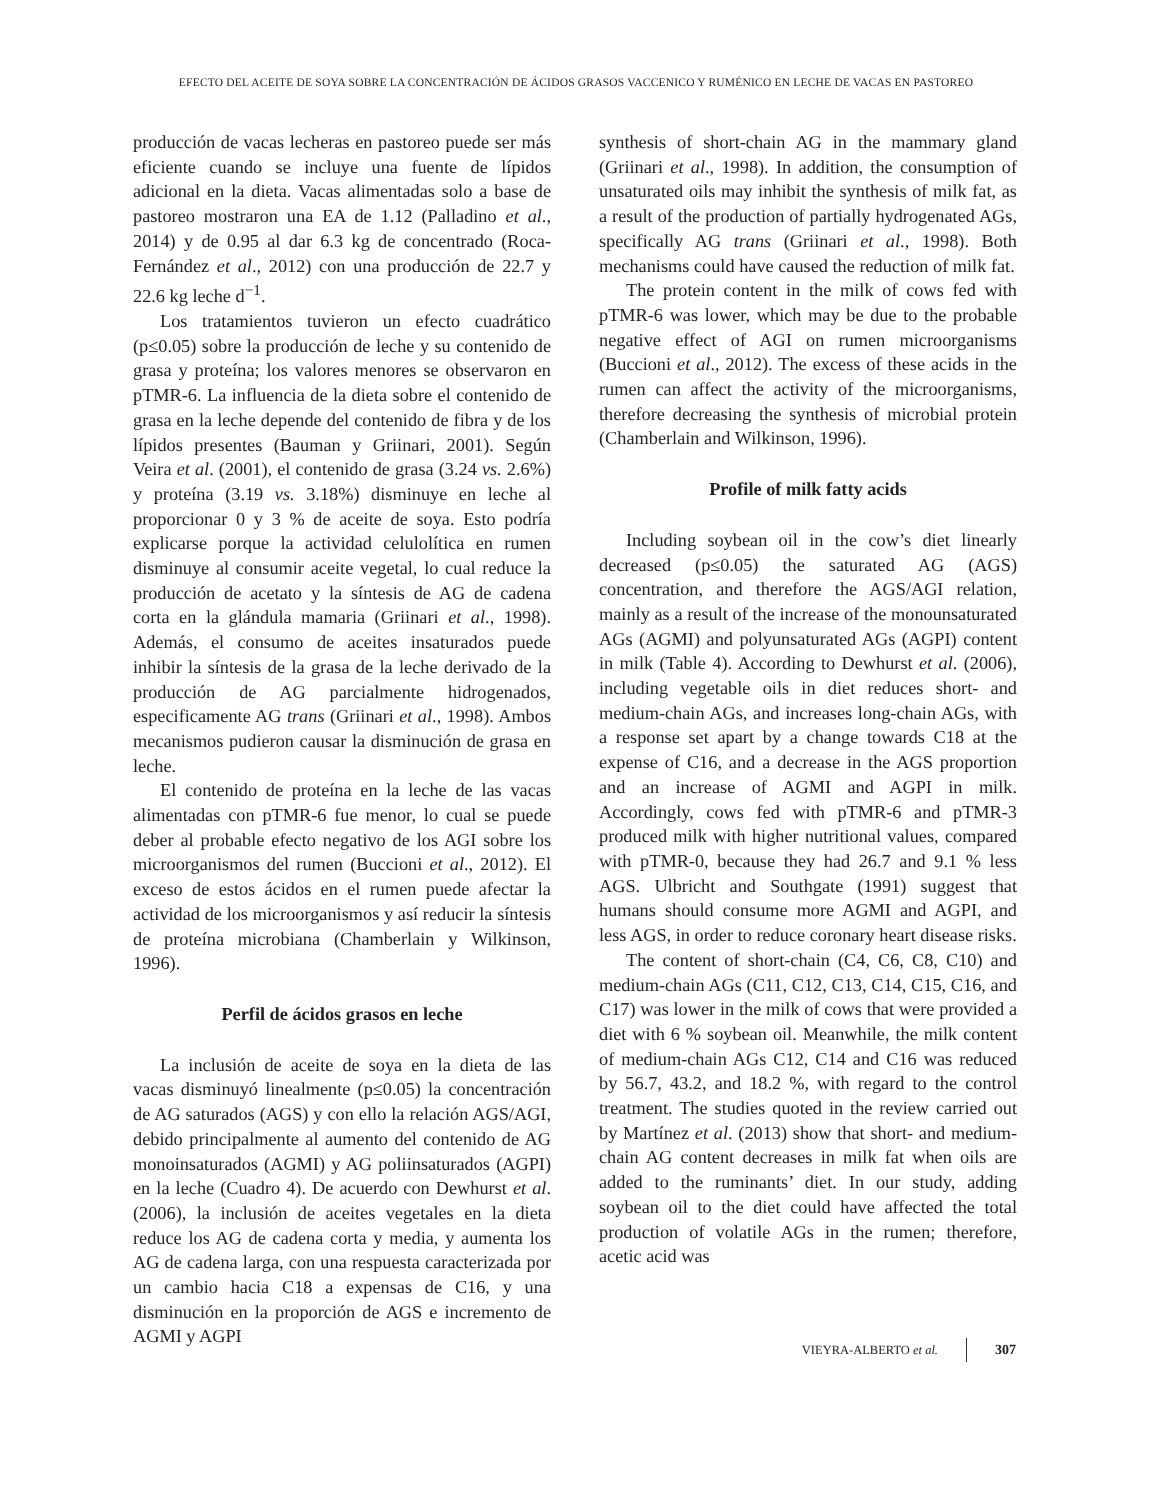EFECTO DEL ACEITE DE SOYA SOBRE LA CONCENTRACIÓN DE ÁCIDOS GRASOS VACCENICO Y RUMÉNICO EN LECHE DE VACAS EN PASTOREO
producción de vacas lecheras en pastoreo puede ser más eficiente cuando se incluye una fuente de lípidos adicional en la dieta. Vacas alimentadas solo a base de pastoreo mostraron una EA de 1.12 (Palladino et al., 2014) y de 0.95 al dar 6.3 kg de concentrado (Roca-Fernández et al., 2012) con una producción de 22.7 y 22.6 kg leche d<sup>−1</sup>.
Los tratamientos tuvieron un efecto cuadrático (p≤0.05) sobre la producción de leche y su contenido de grasa y proteína; los valores menores se observaron en pTMR-6. La influencia de la dieta sobre el contenido de grasa en la leche depende del contenido de fibra y de los lípidos presentes (Bauman y Griinari, 2001). Según Veira et al. (2001), el contenido de grasa (3.24 vs. 2.6%) y proteína (3.19 vs. 3.18%) disminuye en leche al proporcionar 0 y 3 % de aceite de soya. Esto podría explicarse porque la actividad celulolítica en rumen disminuye al consumir aceite vegetal, lo cual reduce la producción de acetato y la síntesis de AG de cadena corta en la glándula mamaria (Griinari et al., 1998). Además, el consumo de aceites insaturados puede inhibir la síntesis de la grasa de la leche derivado de la producción de AG parcialmente hidrogenados, especificamente AG trans (Griinari et al., 1998). Ambos mecanismos pudieron causar la disminución de grasa en leche.
El contenido de proteína en la leche de las vacas alimentadas con pTMR-6 fue menor, lo cual se puede deber al probable efecto negativo de los AGI sobre los microorganismos del rumen (Buccioni et al., 2012). El exceso de estos ácidos en el rumen puede afectar la actividad de los microorganismos y así reducir la síntesis de proteína microbiana (Chamberlain y Wilkinson, 1996).
Perfil de ácidos grasos en leche
La inclusión de aceite de soya en la dieta de las vacas disminuyó linealmente (p≤0.05) la concentración de AG saturados (AGS) y con ello la relación AGS/AGI, debido principalmente al aumento del contenido de AG monoinsaturados (AGMI) y AG poliinsaturados (AGPI) en la leche (Cuadro 4). De acuerdo con Dewhurst et al. (2006), la inclusión de aceites vegetales en la dieta reduce los AG de cadena corta y media, y aumenta los AG de cadena larga, con una respuesta caracterizada por un cambio hacia C18 a expensas de C16, y una disminución en la proporción de AGS e incremento de AGMI y AGPI
synthesis of short-chain AG in the mammary gland (Griinari et al., 1998). In addition, the consumption of unsaturated oils may inhibit the synthesis of milk fat, as a result of the production of partially hydrogenated AGs, specifically AG trans (Griinari et al., 1998). Both mechanisms could have caused the reduction of milk fat.
The protein content in the milk of cows fed with pTMR-6 was lower, which may be due to the probable negative effect of AGI on rumen microorganisms (Buccioni et al., 2012). The excess of these acids in the rumen can affect the activity of the microorganisms, therefore decreasing the synthesis of microbial protein (Chamberlain and Wilkinson, 1996).
Profile of milk fatty acids
Including soybean oil in the cow’s diet linearly decreased (p≤0.05) the saturated AG (AGS) concentration, and therefore the AGS/AGI relation, mainly as a result of the increase of the monounsaturated AGs (AGMI) and polyunsaturated AGs (AGPI) content in milk (Table 4). According to Dewhurst et al. (2006), including vegetable oils in diet reduces short- and medium-chain AGs, and increases long-chain AGs, with a response set apart by a change towards C18 at the expense of C16, and a decrease in the AGS proportion and an increase of AGMI and AGPI in milk. Accordingly, cows fed with pTMR-6 and pTMR-3 produced milk with higher nutritional values, compared with pTMR-0, because they had 26.7 and 9.1 % less AGS. Ulbricht and Southgate (1991) suggest that humans should consume more AGMI and AGPI, and less AGS, in order to reduce coronary heart disease risks.
The content of short-chain (C4, C6, C8, C10) and medium-chain AGs (C11, C12, C13, C14, C15, C16, and C17) was lower in the milk of cows that were provided a diet with 6 % soybean oil. Meanwhile, the milk content of medium-chain AGs C12, C14 and C16 was reduced by 56.7, 43.2, and 18.2 %, with regard to the control treatment. The studies quoted in the review carried out by Martínez et al. (2013) show that short- and medium-chain AG content decreases in milk fat when oils are added to the ruminants’ diet. In our study, adding soybean oil to the diet could have affected the total production of volatile AGs in the rumen; therefore, acetic acid was
VIEYRA-ALBERTO et al. 307